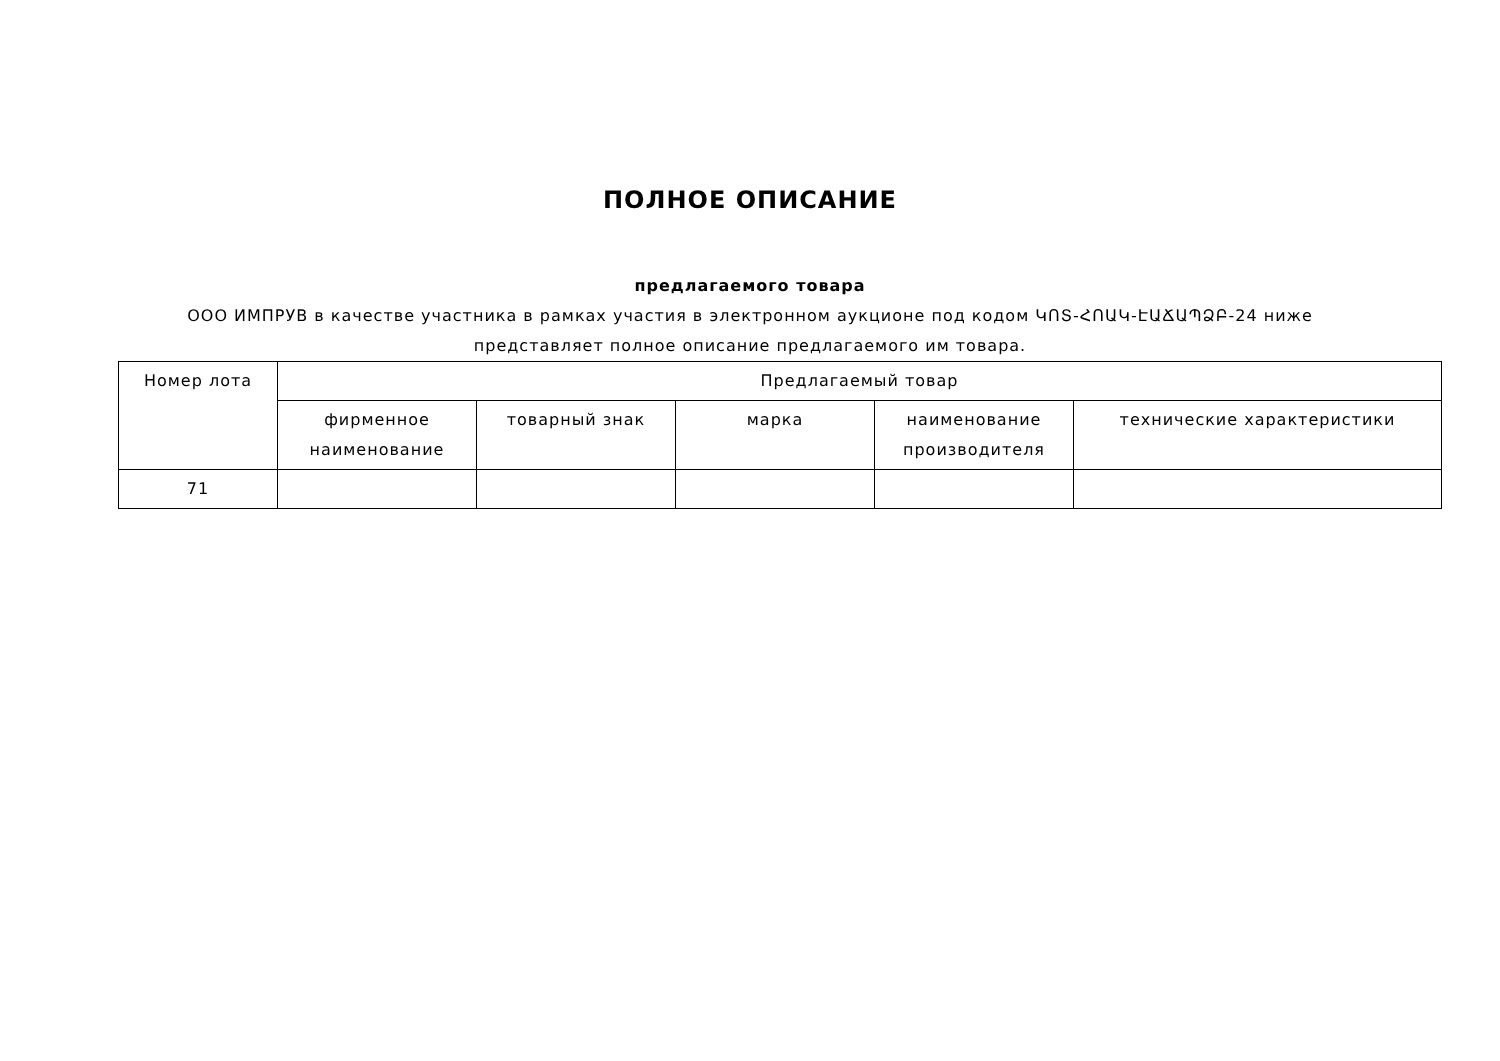ПОЛНОЕ ОПИСАНИЕ
предлагаемого товара
ООО ИМПРУВ в качестве участника в рамках участия в электронном аукционе под кодом ԿՈՏ-ՀՈԱԿ-ԷԱՃԱՊՁԲ-24 ниже представляет полное описание предлагаемого им товара.
| Номер лота | Предлагаемый товар | | | | |
| --- | --- | --- | --- | --- | --- |
| | фирменное наименование | товарный знак | марка | наименование производителя | технические характеристики |
| 71 | | | | | |